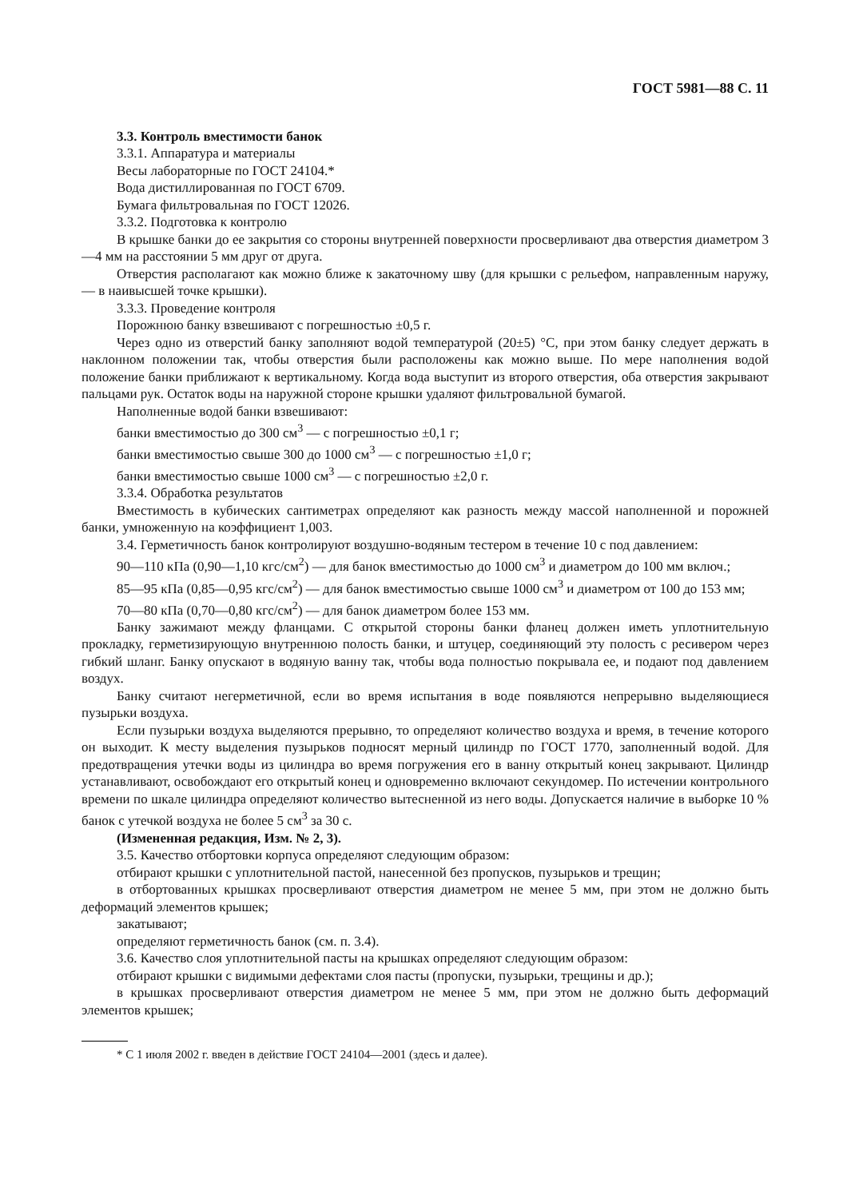ГОСТ 5981—88 С. 11
3.3. Контроль вместимости банок
3.3.1. Аппаратура и материалы
Весы лабораторные по ГОСТ 24104.*
Вода дистиллированная по ГОСТ 6709.
Бумага фильтровальная по ГОСТ 12026.
3.3.2. Подготовка к контролю
В крышке банки до ее закрытия со стороны внутренней поверхности просверливают два отверстия диаметром 3—4 мм на расстоянии 5 мм друг от друга.
Отверстия располагают как можно ближе к закаточному шву (для крышки с рельефом, направленным наружу, — в наивысшей точке крышки).
3.3.3. Проведение контроля
Порожнюю банку взвешивают с погрешностью ±0,5 г.
Через одно из отверстий банку заполняют водой температурой (20±5) °С, при этом банку следует держать в наклонном положении так, чтобы отверстия были расположены как можно выше. По мере наполнения водой положение банки приближают к вертикальному. Когда вода выступит из второго отверстия, оба отверстия закрывают пальцами рук. Остаток воды на наружной стороне крышки удаляют фильтровальной бумагой.
Наполненные водой банки взвешивают:
банки вместимостью до 300 см<sup>3</sup> — с погрешностью ±0,1 г;
банки вместимостью свыше 300 до 1000 см<sup>3</sup> — с погрешностью ±1,0 г;
банки вместимостью свыше 1000 см<sup>3</sup> — с погрешностью ±2,0 г.
3.3.4. Обработка результатов
Вместимость в кубических сантиметрах определяют как разность между массой наполненной и порожней банки, умноженную на коэффициент 1,003.
3.4. Герметичность банок контролируют воздушно-водяным тестером в течение 10 с под давлением:
90—110 кПа (0,90—1,10 кгс/см<sup>2</sup>) — для банок вместимостью до 1000 см<sup>3</sup> и диаметром до 100 мм включ.;
85—95 кПа (0,85—0,95 кгс/см<sup>2</sup>) — для банок вместимостью свыше 1000 см<sup>3</sup> и диаметром от 100 до 153 мм;
70—80 кПа (0,70—0,80 кгс/см<sup>2</sup>) — для банок диаметром более 153 мм.
Банку зажимают между фланцами. С открытой стороны банки фланец должен иметь уплотнительную прокладку, герметизирующую внутреннюю полость банки, и штуцер, соединяющий эту полость с ресивером через гибкий шланг. Банку опускают в водяную ванну так, чтобы вода полностью покрывала ее, и подают под давлением воздух.
Банку считают негерметичной, если во время испытания в воде появляются непрерывно выделяющиеся пузырьки воздуха.
Если пузырьки воздуха выделяются прерывно, то определяют количество воздуха и время, в течение которого он выходит. К месту выделения пузырьков подносят мерный цилиндр по ГОСТ 1770, заполненный водой. Для предотвращения утечки воды из цилиндра во время погружения его в ванну открытый конец закрывают. Цилиндр устанавливают, освобождают его открытый конец и одновременно включают секундомер. По истечении контрольного времени по шкале цилиндра определяют количество вытесненной из него воды. Допускается наличие в выборке 10 % банок с утечкой воздуха не более 5 см<sup>3</sup> за 30 с.
(Измененная редакция, Изм. № 2, 3).
3.5. Качество отбортовки корпуса определяют следующим образом:
отбирают крышки с уплотнительной пастой, нанесенной без пропусков, пузырьков и трещин;
в отбортованных крышках просверливают отверстия диаметром не менее 5 мм, при этом не должно быть деформаций элементов крышек;
закатывают;
определяют герметичность банок (см. п. 3.4).
3.6. Качество слоя уплотнительной пасты на крышках определяют следующим образом:
отбирают крышки с видимыми дефектами слоя пасты (пропуски, пузырьки, трещины и др.);
в крышках просверливают отверстия диаметром не менее 5 мм, при этом не должно быть деформаций элементов крышек;
* С 1 июля 2002 г. введен в действие ГОСТ 24104—2001 (здесь и далее).